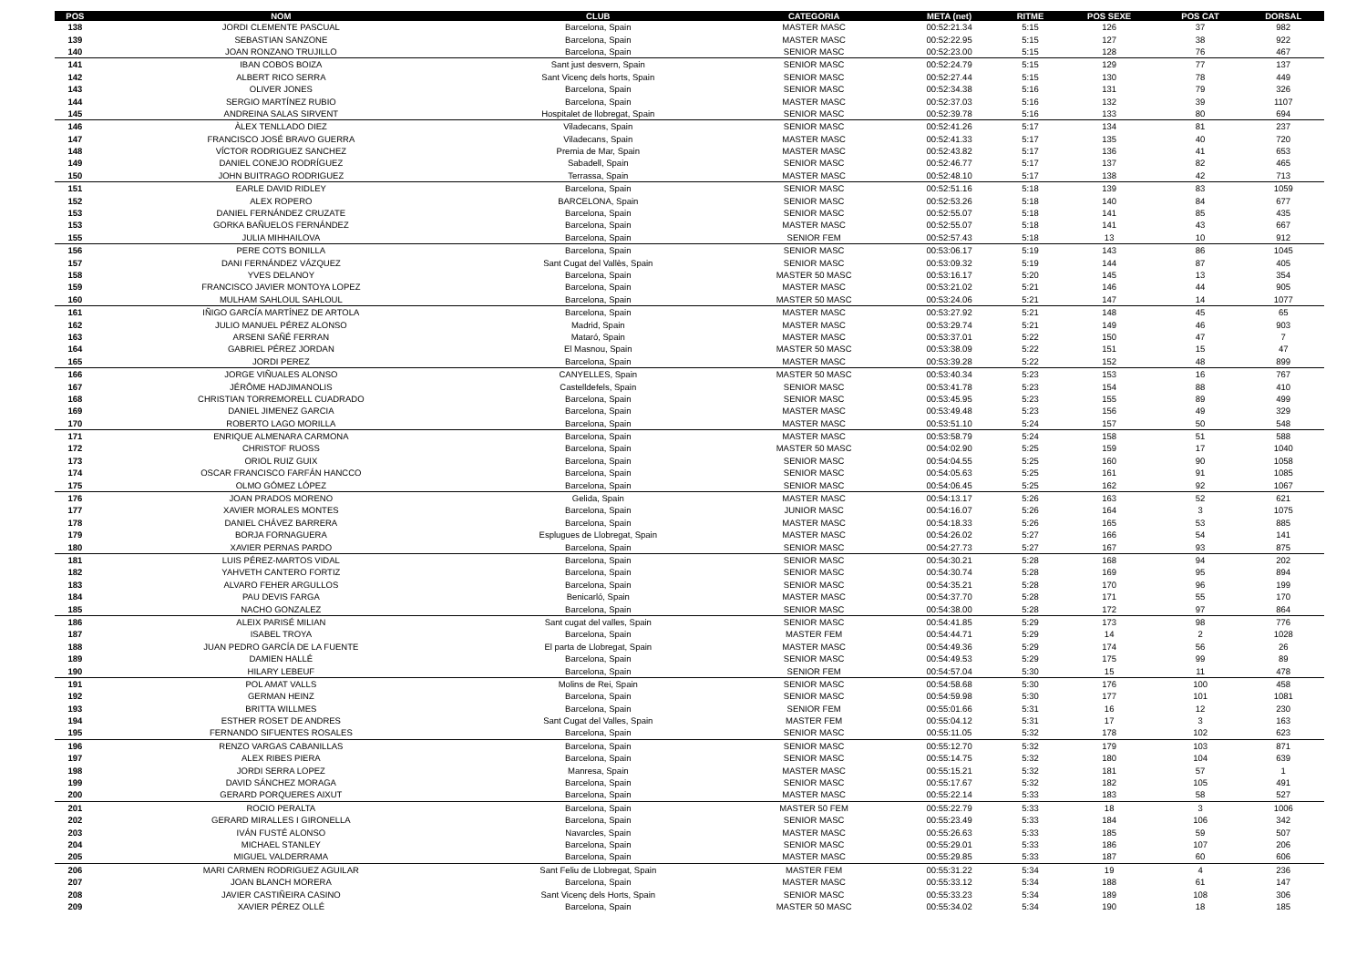| POS | NOM | CLUB | CATEGORIA | META (net) | RITME | POS SEXE | POS CAT | DORSAL |
| --- | --- | --- | --- | --- | --- | --- | --- | --- |
| 138 | JORDI CLEMENTE PASCUAL | Barcelona, Spain | MASTER MASC | 00:52:21.34 | 5:15 | 126 | 37 | 982 |
| 139 | SEBASTIAN SANZONE | Barcelona, Spain | MASTER MASC | 00:52:22.95 | 5:15 | 127 | 38 | 922 |
| 140 | JOAN RONZANO TRUJILLO | Barcelona, Spain | SENIOR MASC | 00:52:23.00 | 5:15 | 128 | 76 | 467 |
| 141 | IBAN COBOS BOIZA | Sant just desvern, Spain | SENIOR MASC | 00:52:24.79 | 5:15 | 129 | 77 | 137 |
| 142 | ALBERT RICO SERRA | Sant Vicenç dels horts, Spain | SENIOR MASC | 00:52:27.44 | 5:15 | 130 | 78 | 449 |
| 143 | OLIVER JONES | Barcelona, Spain | SENIOR MASC | 00:52:34.38 | 5:16 | 131 | 79 | 326 |
| 144 | SERGIO MARTÍNEZ RUBIO | Barcelona, Spain | MASTER MASC | 00:52:37.03 | 5:16 | 132 | 39 | 1107 |
| 145 | ANDREINA SALAS SIRVENT | Hospitalet de llobregat, Spain | SENIOR MASC | 00:52:39.78 | 5:16 | 133 | 80 | 694 |
| 146 | ÀLEX TENLLADO DIEZ | Viladecans, Spain | SENIOR MASC | 00:52:41.26 | 5:17 | 134 | 81 | 237 |
| 147 | FRANCISCO JOSÉ BRAVO GUERRA | Viladecans, Spain | MASTER MASC | 00:52:41.33 | 5:17 | 135 | 40 | 720 |
| 148 | VÍCTOR RODRIGUEZ SANCHEZ | Premia de Mar, Spain | MASTER MASC | 00:52:43.82 | 5:17 | 136 | 41 | 653 |
| 149 | DANIEL CONEJO RODRÍGUEZ | Sabadell, Spain | SENIOR MASC | 00:52:46.77 | 5:17 | 137 | 82 | 465 |
| 150 | JOHN BUITRAGO RODRIGUEZ | Terrassa, Spain | MASTER MASC | 00:52:48.10 | 5:17 | 138 | 42 | 713 |
| 151 | EARLE DAVID RIDLEY | Barcelona, Spain | SENIOR MASC | 00:52:51.16 | 5:18 | 139 | 83 | 1059 |
| 152 | ALEX ROPERO | BARCELONA, Spain | SENIOR MASC | 00:52:53.26 | 5:18 | 140 | 84 | 677 |
| 153 | DANIEL FERNÁNDEZ CRUZATE | Barcelona, Spain | SENIOR MASC | 00:52:55.07 | 5:18 | 141 | 85 | 435 |
| 153 | GORKA BAÑUELOS FERNÁNDEZ | Barcelona, Spain | MASTER MASC | 00:52:55.07 | 5:18 | 141 | 43 | 667 |
| 155 | JULIA MIHHAILOVA | Barcelona, Spain | SENIOR FEM | 00:52:57.43 | 5:18 | 13 | 10 | 912 |
| 156 | PERE COTS BONILLA | Barcelona, Spain | SENIOR MASC | 00:53:06.17 | 5:19 | 143 | 86 | 1045 |
| 157 | DANI FERNÁNDEZ VÁZQUEZ | Sant Cugat del Vallès, Spain | SENIOR MASC | 00:53:09.32 | 5:19 | 144 | 87 | 405 |
| 158 | YVES DELANOY | Barcelona, Spain | MASTER 50 MASC | 00:53:16.17 | 5:20 | 145 | 13 | 354 |
| 159 | FRANCISCO JAVIER MONTOYA LOPEZ | Barcelona, Spain | MASTER MASC | 00:53:21.02 | 5:21 | 146 | 44 | 905 |
| 160 | MULHAM SAHLOUL SAHLOUL | Barcelona, Spain | MASTER 50 MASC | 00:53:24.06 | 5:21 | 147 | 14 | 1077 |
| 161 | IÑIGO GARCÍA MARTÍNEZ DE ARTOLA | Barcelona, Spain | MASTER MASC | 00:53:27.92 | 5:21 | 148 | 45 | 65 |
| 162 | JULIO MANUEL PÉREZ ALONSO | Madrid, Spain | MASTER MASC | 00:53:29.74 | 5:21 | 149 | 46 | 903 |
| 163 | ARSENI SAÑÉ FERRAN | Mataró, Spain | MASTER MASC | 00:53:37.01 | 5:22 | 150 | 47 | 7 |
| 164 | GABRIEL PÉREZ JORDAN | El Masnou, Spain | MASTER 50 MASC | 00:53:38.09 | 5:22 | 151 | 15 | 47 |
| 165 | JORDI PEREZ | Barcelona, Spain | MASTER MASC | 00:53:39.28 | 5:22 | 152 | 48 | 899 |
| 166 | JORGE VIÑUALES ALONSO | CANYELLES, Spain | MASTER 50 MASC | 00:53:40.34 | 5:23 | 153 | 16 | 767 |
| 167 | JÉRÔME HADJIMANOLIS | Castelldefels, Spain | SENIOR MASC | 00:53:41.78 | 5:23 | 154 | 88 | 410 |
| 168 | CHRISTIAN TORREMORELL CUADRADO | Barcelona, Spain | SENIOR MASC | 00:53:45.95 | 5:23 | 155 | 89 | 499 |
| 169 | DANIEL JIMENEZ GARCIA | Barcelona, Spain | MASTER MASC | 00:53:49.48 | 5:23 | 156 | 49 | 329 |
| 170 | ROBERTO LAGO MORILLA | Barcelona, Spain | MASTER MASC | 00:53:51.10 | 5:24 | 157 | 50 | 548 |
| 171 | ENRIQUE ALMENARA CARMONA | Barcelona, Spain | MASTER MASC | 00:53:58.79 | 5:24 | 158 | 51 | 588 |
| 172 | CHRISTOF RUOSS | Barcelona, Spain | MASTER 50 MASC | 00:54:02.90 | 5:25 | 159 | 17 | 1040 |
| 173 | ORIOL RUIZ GUIX | Barcelona, Spain | SENIOR MASC | 00:54:04.55 | 5:25 | 160 | 90 | 1058 |
| 174 | OSCAR FRANCISCO FARFÁN HANCCO | Barcelona, Spain | SENIOR MASC | 00:54:05.63 | 5:25 | 161 | 91 | 1085 |
| 175 | OLMO GÓMEZ LÓPEZ | Barcelona, Spain | SENIOR MASC | 00:54:06.45 | 5:25 | 162 | 92 | 1067 |
| 176 | JOAN PRADOS MORENO | Gelida, Spain | MASTER MASC | 00:54:13.17 | 5:26 | 163 | 52 | 621 |
| 177 | XAVIER MORALES MONTES | Barcelona, Spain | JUNIOR MASC | 00:54:16.07 | 5:26 | 164 | 3 | 1075 |
| 178 | DANIEL CHÁVEZ BARRERA | Barcelona, Spain | MASTER MASC | 00:54:18.33 | 5:26 | 165 | 53 | 885 |
| 179 | BORJA FORNAGUERA | Esplugues de Llobregat, Spain | MASTER MASC | 00:54:26.02 | 5:27 | 166 | 54 | 141 |
| 180 | XAVIER PERNAS PARDO | Barcelona, Spain | SENIOR MASC | 00:54:27.73 | 5:27 | 167 | 93 | 875 |
| 181 | LUIS PÉREZ-MARTOS VIDAL | Barcelona, Spain | SENIOR MASC | 00:54:30.21 | 5:28 | 168 | 94 | 202 |
| 182 | YAHVETH CANTERO FORTIZ | Barcelona, Spain | SENIOR MASC | 00:54:30.74 | 5:28 | 169 | 95 | 894 |
| 183 | ALVARO FEHER ARGULLOS | Barcelona, Spain | SENIOR MASC | 00:54:35.21 | 5:28 | 170 | 96 | 199 |
| 184 | PAU DEVIS FARGA | Benicarló, Spain | MASTER MASC | 00:54:37.70 | 5:28 | 171 | 55 | 170 |
| 185 | NACHO GONZALEZ | Barcelona, Spain | SENIOR MASC | 00:54:38.00 | 5:28 | 172 | 97 | 864 |
| 186 | ALEIX PARISÉ MILIAN | Sant cugat del valles, Spain | SENIOR MASC | 00:54:41.85 | 5:29 | 173 | 98 | 776 |
| 187 | ISABEL TROYA | Barcelona, Spain | MASTER FEM | 00:54:44.71 | 5:29 | 14 | 2 | 1028 |
| 188 | JUAN PEDRO GARCÍA DE LA FUENTE | El parta de Llobregat, Spain | MASTER MASC | 00:54:49.36 | 5:29 | 174 | 56 | 26 |
| 189 | DAMIEN HALLÉ | Barcelona, Spain | SENIOR MASC | 00:54:49.53 | 5:29 | 175 | 99 | 89 |
| 190 | HILARY LEBEUF | Barcelona, Spain | SENIOR FEM | 00:54:57.04 | 5:30 | 15 | 11 | 478 |
| 191 | POL AMAT VALLS | Molins de Rei, Spain | SENIOR MASC | 00:54:58.68 | 5:30 | 176 | 100 | 458 |
| 192 | GERMAN HEINZ | Barcelona, Spain | SENIOR MASC | 00:54:59.98 | 5:30 | 177 | 101 | 1081 |
| 193 | BRITTA WILLMES | Barcelona, Spain | SENIOR FEM | 00:55:01.66 | 5:31 | 16 | 12 | 230 |
| 194 | ESTHER ROSET DE ANDRES | Sant Cugat del Valles, Spain | MASTER FEM | 00:55:04.12 | 5:31 | 17 | 3 | 163 |
| 195 | FERNANDO SIFUENTES ROSALES | Barcelona, Spain | SENIOR MASC | 00:55:11.05 | 5:32 | 178 | 102 | 623 |
| 196 | RENZO VARGAS CABANILLAS | Barcelona, Spain | SENIOR MASC | 00:55:12.70 | 5:32 | 179 | 103 | 871 |
| 197 | ALEX RIBES PIERA | Barcelona, Spain | SENIOR MASC | 00:55:14.75 | 5:32 | 180 | 104 | 639 |
| 198 | JORDI SERRA LOPEZ | Manresa, Spain | MASTER MASC | 00:55:15.21 | 5:32 | 181 | 57 | 1 |
| 199 | DAVID SÁNCHEZ MORAGA | Barcelona, Spain | SENIOR MASC | 00:55:17.67 | 5:32 | 182 | 105 | 491 |
| 200 | GERARD PORQUERES AIXUT | Barcelona, Spain | MASTER MASC | 00:55:22.14 | 5:33 | 183 | 58 | 527 |
| 201 | ROCIO PERALTA | Barcelona, Spain | MASTER 50 FEM | 00:55:22.79 | 5:33 | 18 | 3 | 1006 |
| 202 | GERARD MIRALLES I GIRONELLA | Barcelona, Spain | SENIOR MASC | 00:55:23.49 | 5:33 | 184 | 106 | 342 |
| 203 | IVÁN FUSTÉ ALONSO | Navarcles, Spain | MASTER MASC | 00:55:26.63 | 5:33 | 185 | 59 | 507 |
| 204 | MICHAEL STANLEY | Barcelona, Spain | SENIOR MASC | 00:55:29.01 | 5:33 | 186 | 107 | 206 |
| 205 | MIGUEL VALDERRAMA | Barcelona, Spain | MASTER MASC | 00:55:29.85 | 5:33 | 187 | 60 | 606 |
| 206 | MARI CARMEN RODRIGUEZ AGUILAR | Sant Feliu de Llobregat, Spain | MASTER FEM | 00:55:31.22 | 5:34 | 19 | 4 | 236 |
| 207 | JOAN BLANCH MORERA | Barcelona, Spain | MASTER MASC | 00:55:33.12 | 5:34 | 188 | 61 | 147 |
| 208 | JAVIER CASTIÑEIRA CASINO | Sant Vicenç dels Horts, Spain | SENIOR MASC | 00:55:33.23 | 5:34 | 189 | 108 | 306 |
| 209 | XAVIER PÉREZ OLLÉ | Barcelona, Spain | MASTER 50 MASC | 00:55:34.02 | 5:34 | 190 | 18 | 185 |